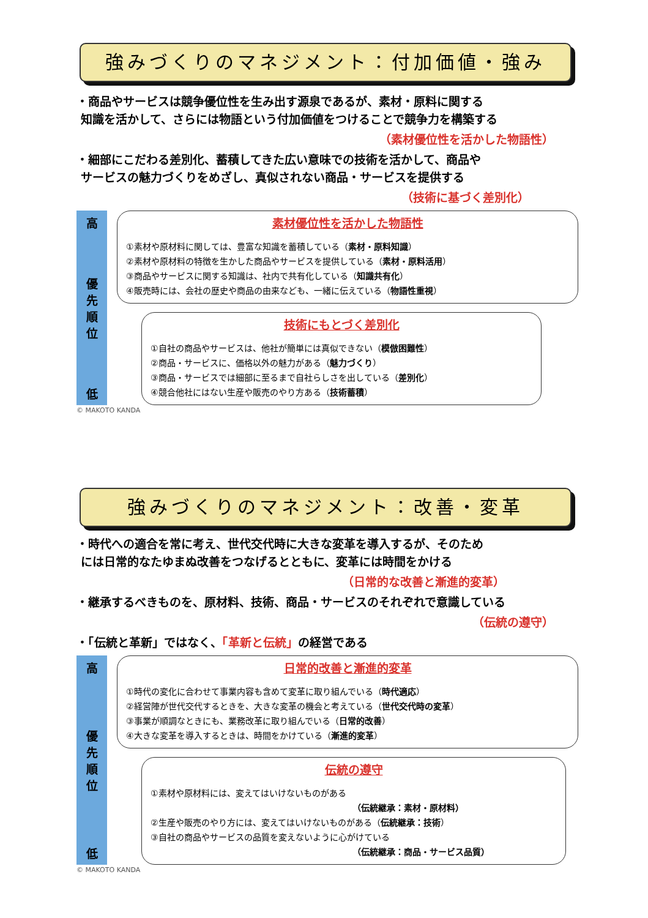強みづくりのマネジメント：付加価値・強み
・商品やサービスは競争優位性を生み出す源泉であるが、素材・原料に関する
知識を活かして、さらには物語という付加価値をつけることで競争力を構築する
（素材優位性を活かした物語性）
・細部にこだわる差別化、蓄積してきた広い意味での技術を活かして、商品や
サービスの魅力づくりをめざし、真似されない商品・サービスを提供する
（技術に基づく差別化）
高
優
先
順
位
低
素材優位性を活かした物語性
①素材や原材料に関しては、豊富な知識を蓄積している（素材・原料知識）
②素材や原材料の特徴を生かした商品やサービスを提供している（素材・原料活用）
③商品やサービスに関する知識は、社内で共有化している（知識共有化）
④販売時には、会社の歴史や商品の由来なども、一緒に伝えている（物語性重視）
技術にもとづく差別化
①自社の商品やサービスは、他社が簡単には真似できない（模倣困難性）
②商品・サービスに、価格以外の魅力がある（魅力づくり）
③商品・サービスでは細部に至るまで自社らしさを出している（差別化）
④競合他社にはない生産や販売のやり方ある（技術蓄積）
© MAKOTO KANDA
強みづくりのマネジメント：改善・変革
・時代への適合を常に考え、世代交代時に大きな変革を導入するが、そのため
には日常的なたゆまぬ改善をつなげるとともに、変革には時間をかける
（日常的な改善と漸進的変革）
・継承するべきものを、原材料、技術、商品・サービスのそれぞれで意識している
（伝統の遵守）
・「伝統と革新」ではなく、「革新と伝統」の経営である
高
優
先
順
位
低
日常的改善と漸進的変革
①時代の変化に合わせて事業内容も含めて変革に取り組んでいる（時代適応）
②経営陣が世代交代するときを、大きな変革の機会と考えている（世代交代時の変革）
③事業が順調なときにも、業務改革に取り組んでいる（日常的改善）
④大きな変革を導入するときは、時間をかけている（漸進的変革）
伝統の遵守
①素材や原材料には、変えてはいけないものがある
（伝統継承：素材・原材料）
②生産や販売のやり方には、変えてはいけないものがある（伝統継承：技術）
③自社の商品やサービスの品質を変えないように心がけている
（伝統継承：商品・サービス品質）
© MAKOTO KANDA